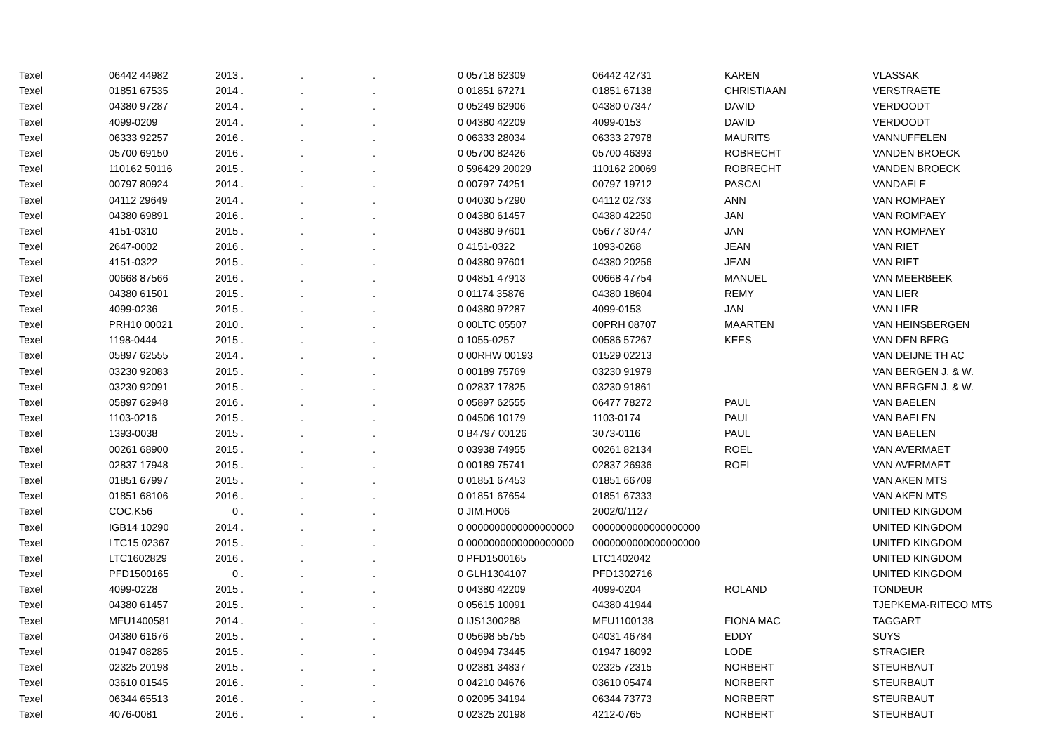| Texel | 06442 44982 | 2013 | . | . | . | 0 | 05718 62309 | 06442 42731 | KAREN | VLASSAK |
| Texel | 01851 67535 | 2014 | . | . | . | 0 | 01851 67271 | 01851 67138 | CHRISTIAAN | VERSTRAETE |
| Texel | 04380 97287 | 2014 | . | . | . | 0 | 05249 62906 | 04380 07347 | DAVID | VERDOODT |
| Texel | 4099-0209 | 2014 | . | . | . | 0 | 04380 42209 | 4099-0153 | DAVID | VERDOODT |
| Texel | 06333 92257 | 2016 | . | . | . | 0 | 06333 28034 | 06333 27978 | MAURITS | VANNUFFELEN |
| Texel | 05700 69150 | 2016 | . | . | . | 0 | 05700 82426 | 05700 46393 | ROBRECHT | VANDEN BROECK |
| Texel | 110162 50116 | 2015 | . | . | . | 0 | 596429 20029 | 110162 20069 | ROBRECHT | VANDEN BROECK |
| Texel | 00797 80924 | 2014 | . | . | . | 0 | 00797 74251 | 00797 19712 | PASCAL | VANDAELE |
| Texel | 04112 29649 | 2014 | . | . | . | 0 | 04030 57290 | 04112 02733 | ANN | VAN ROMPAEY |
| Texel | 04380 69891 | 2016 | . | . | . | 0 | 04380 61457 | 04380 42250 | JAN | VAN ROMPAEY |
| Texel | 4151-0310 | 2015 | . | . | . | 0 | 04380 97601 | 05677 30747 | JAN | VAN ROMPAEY |
| Texel | 2647-0002 | 2016 | . | . | . | 0 | 4151-0322 | 1093-0268 | JEAN | VAN RIET |
| Texel | 4151-0322 | 2015 | . | . | . | 0 | 04380 97601 | 04380 20256 | JEAN | VAN RIET |
| Texel | 00668 87566 | 2016 | . | . | . | 0 | 04851 47913 | 00668 47754 | MANUEL | VAN MEERBEEK |
| Texel | 04380 61501 | 2015 | . | . | . | 0 | 01174 35876 | 04380 18604 | REMY | VAN LIER |
| Texel | 4099-0236 | 2015 | . | . | . | 0 | 04380 97287 | 4099-0153 | JAN | VAN LIER |
| Texel | PRH10 00021 | 2010 | . | . | . | 0 | 00LTC 05507 | 00PRH 08707 | MAARTEN | VAN HEINSBERGEN |
| Texel | 1198-0444 | 2015 | . | . | . | 0 | 1055-0257 | 00586 57267 | KEES | VAN DEN BERG |
| Texel | 05897 62555 | 2014 | . | . | . | 0 | 00RHW 00193 | 01529 02213 | | VAN DEIJNE TH AC |
| Texel | 03230 92083 | 2015 | . | . | . | 0 | 00189 75769 | 03230 91979 | | VAN BERGEN J. & W. |
| Texel | 03230 92091 | 2015 | . | . | . | 0 | 02837 17825 | 03230 91861 | | VAN BERGEN J. & W. |
| Texel | 05897 62948 | 2016 | . | . | . | 0 | 05897 62555 | 06477 78272 | PAUL | VAN BAELEN |
| Texel | 1103-0216 | 2015 | . | . | . | 0 | 04506 10179 | 1103-0174 | PAUL | VAN BAELEN |
| Texel | 1393-0038 | 2015 | . | . | . | 0 | B4797 00126 | 3073-0116 | PAUL | VAN BAELEN |
| Texel | 00261 68900 | 2015 | . | . | . | 0 | 03938 74955 | 00261 82134 | ROEL | VAN AVERMAET |
| Texel | 02837 17948 | 2015 | . | . | . | 0 | 00189 75741 | 02837 26936 | ROEL | VAN AVERMAET |
| Texel | 01851 67997 | 2015 | . | . | . | 0 | 01851 67453 | 01851 66709 | | VAN AKEN MTS |
| Texel | 01851 68106 | 2016 | . | . | . | 0 | 01851 67654 | 01851 67333 | | VAN AKEN MTS |
| Texel | COC.K56 | 0 | . | . | . | 0 | JIM.H006 | 2002/0/1127 | | UNITED KINGDOM |
| Texel | IGB14 10290 | 2014 | . | . | . | 0 | 0000000000000000000 | 0000000000000000000 | | UNITED KINGDOM |
| Texel | LTC15 02367 | 2015 | . | . | . | 0 | 0000000000000000000 | 0000000000000000000 | | UNITED KINGDOM |
| Texel | LTC1602829 | 2016 | . | . | . | 0 | PFD1500165 | LTC1402042 | | UNITED KINGDOM |
| Texel | PFD1500165 | 0 | . | . | . | 0 | GLH1304107 | PFD1302716 | | UNITED KINGDOM |
| Texel | 4099-0228 | 2015 | . | . | . | 0 | 04380 42209 | 4099-0204 | ROLAND | TONDEUR |
| Texel | 04380 61457 | 2015 | . | . | . | 0 | 05615 10091 | 04380 41944 | | TJEPKEMA-RITECO MTS |
| Texel | MFU1400581 | 2014 | . | . | . | 0 | IJS1300288 | MFU1100138 | FIONA MAC | TAGGART |
| Texel | 04380 61676 | 2015 | . | . | . | 0 | 05698 55755 | 04031 46784 | EDDY | SUYS |
| Texel | 01947 08285 | 2015 | . | . | . | 0 | 04994 73445 | 01947 16092 | LODE | STRAGIER |
| Texel | 02325 20198 | 2015 | . | . | . | 0 | 02381 34837 | 02325 72315 | NORBERT | STEURBAUT |
| Texel | 03610 01545 | 2016 | . | . | . | 0 | 04210 04676 | 03610 05474 | NORBERT | STEURBAUT |
| Texel | 06344 65513 | 2016 | . | . | . | 0 | 02095 34194 | 06344 73773 | NORBERT | STEURBAUT |
| Texel | 4076-0081 | 2016 | . | . | . | 0 | 02325 20198 | 4212-0765 | NORBERT | STEURBAUT |